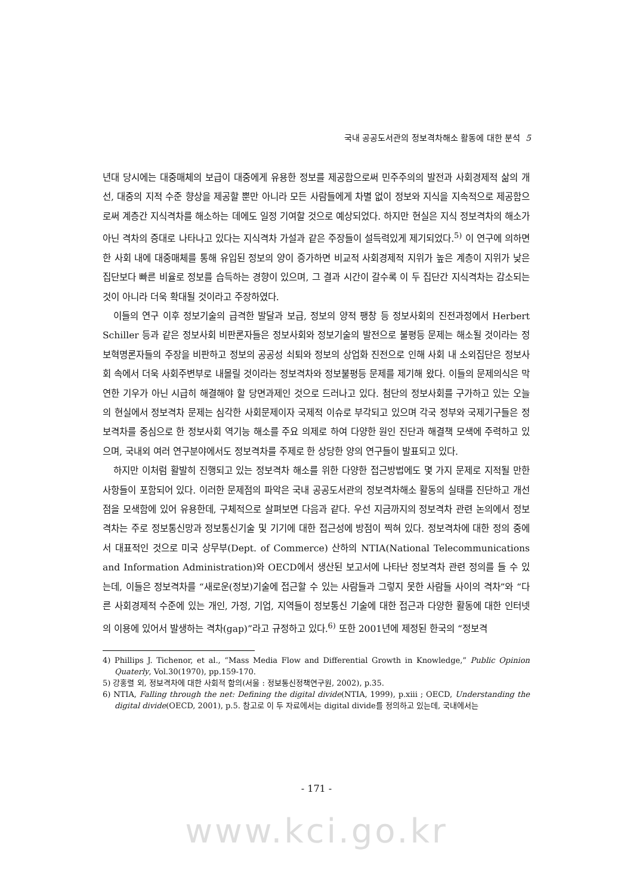국내 공공도서관의 정보격차해소 활동에 대한 분석 5
년대 당시에는 대중매체의 보급이 대중에게 유용한 정보를 제공함으로써 민주주의의 발전과 사회경제적 삶의 개선, 대중의 지적 수준 향상을 제공할 뿐만 아니라 모든 사람들에게 차별 없이 정보와 지식을 지속적으로 제공함으로써 계층간 지식격차를 해소하는 데에도 일정 기여할 것으로 예상되었다. 하지만 현실은 지식 정보격차의 해소가 아닌 격차의 증대로 나타나고 있다는 지식격차 가설과 같은 주장들이 설득력있게 제기되었다.<sup>5)</sup> 이 연구에 의하면 한 사회 내에 대중매체를 통해 유입된 정보의 양이 증가하면 비교적 사회경제적 지위가 높은 계층이 지위가 낮은 집단보다 빠른 비율로 정보를 습득하는 경향이 있으며, 그 결과 시간이 갈수록 이 두 집단간 지식격차는 감소되는 것이 아니라 더욱 확대될 것이라고 주장하였다.
이들의 연구 이후 정보기술의 급격한 발달과 보급, 정보의 양적 팽창 등 정보사회의 진전과정에서 Herbert Schiller 등과 같은 정보사회 비판론자들은 정보사회와 정보기술의 발전으로 불평등 문제는 해소될 것이라는 정보혁명론자들의 주장을 비판하고 정보의 공공성 쇠퇴와 정보의 상업화 진전으로 인해 사회 내 소외집단은 정보사회 속에서 더욱 사회주변부로 내몰릴 것이라는 정보격차와 정보불평등 문제를 제기해 왔다. 이들의 문제의식은 막연한 기우가 아닌 시급히 해결해야 할 당면과제인 것으로 드러나고 있다. 첨단의 정보사회를 구가하고 있는 오늘의 현실에서 정보격차 문제는 심각한 사회문제이자 국제적 이슈로 부각되고 있으며 각국 정부와 국제기구들은 정보격차를 중심으로 한 정보사회 역기능 해소를 주요 의제로 하여 다양한 원인 진단과 해결책 모색에 주력하고 있으며, 국내외 여러 연구분야에서도 정보격차를 주제로 한 상당한 양의 연구들이 발표되고 있다.
하지만 이처럼 활발히 진행되고 있는 정보격차 해소를 위한 다양한 접근방법에도 몇 가지 문제로 지적될 만한 사항들이 포함되어 있다. 이러한 문제점의 파악은 국내 공공도서관의 정보격차해소 활동의 실태를 진단하고 개선점을 모색함에 있어 유용한데, 구체적으로 살펴보면 다음과 같다. 우선 지금까지의 정보격차 관련 논의에서 정보격차는 주로 정보통신망과 정보통신기술 및 기기에 대한 접근성에 방점이 찍혀 있다. 정보격차에 대한 정의 중에서 대표적인 것으로 미국 상무부(Dept. of Commerce) 산하의 NTIA(National Telecommunications and Information Administration)와 OECD에서 생산된 보고서에 나타난 정보격차 관련 정의를 들 수 있는데, 이들은 정보격차를 “새로운(정보)기술에 접근할 수 있는 사람들과 그렇지 못한 사람들 사이의 격차”와 “다른 사회경제적 수준에 있는 개인, 가정, 기업, 지역들이 정보통신 기술에 대한 접근과 다양한 활동에 대한 인터넷의 이용에 있어서 발생하는 격차(gap)”라고 규정하고 있다.<sup>6)</sup> 또한 2001년에 제정된 한국의 “정보격
4) Phillips J. Tichenor, et al., “Mass Media Flow and Differential Growth in Knowledge,” Public Opinion Quaterly, Vol.30(1970), pp.159-170.
5) 강홍렬 외, 정보격차에 대한 사회적 함의(서울 : 정보통신정책연구원, 2002), p.35.
6) NTIA, Falling through the net: Defining the digital divide(NTIA, 1999), p.xiii ; OECD, Understanding the digital divide(OECD, 2001), p.5. 참고로 이 두 자료에서는 digital divide를 정의하고 있는데, 국내에서는
- 171 -
www.kci.go.kr